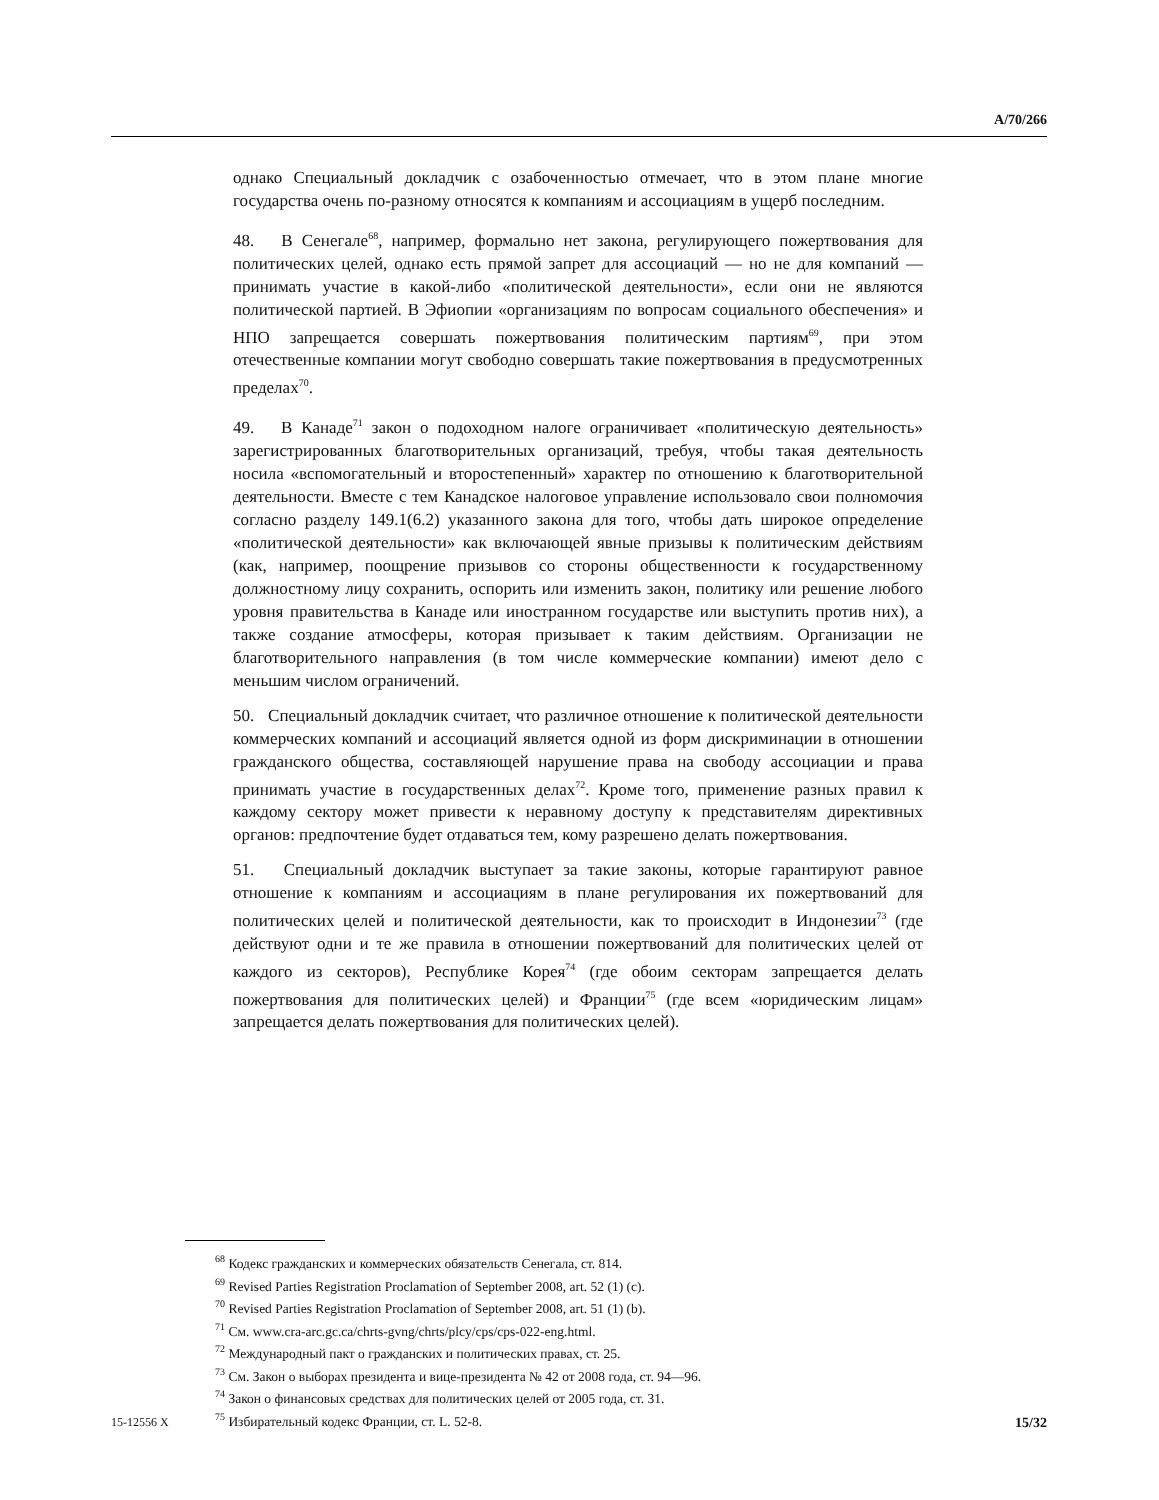A/70/266
однако Специальный докладчик с озабоченностью отмечает, что в этом плане многие государства очень по-разному относятся к компаниям и ассоциациям в ущерб последним.
48. В Сенегале<sup>68</sup>, например, формально нет закона, регулирующего пожертвования для политических целей, однако есть прямой запрет для ассоциаций — но не для компаний — принимать участие в какой-либо «политической деятельности», если они не являются политической партией. В Эфиопии «организациям по вопросам социального обеспечения» и НПО запрещается совершать пожертвования политическим партиям<sup>69</sup>, при этом отечественные компании могут свободно совершать такие пожертвования в предусмотренных пределах<sup>70</sup>.
49. В Канаде<sup>71</sup> закон о подоходном налоге ограничивает «политическую деятельность» зарегистрированных благотворительных организаций, требуя, чтобы такая деятельность носила «вспомогательный и второстепенный» характер по отношению к благотворительной деятельности. Вместе с тем Канадское налоговое управление использовало свои полномочия согласно разделу 149.1(6.2) указанного закона для того, чтобы дать широкое определение «политической деятельности» как включающей явные призывы к политическим действиям (как, например, поощрение призывов со стороны общественности к государственному должностному лицу сохранить, оспорить или изменить закон, политику или решение любого уровня правительства в Канаде или иностранном государстве или выступить против них), а также создание атмосферы, которая призывает к таким действиям. Организации не благотворительного направления (в том числе коммерческие компании) имеют дело с меньшим числом ограничений.
50. Специальный докладчик считает, что различное отношение к политической деятельности коммерческих компаний и ассоциаций является одной из форм дискриминации в отношении гражданского общества, составляющей нарушение права на свободу ассоциации и права принимать участие в государственных делах<sup>72</sup>. Кроме того, применение разных правил к каждому сектору может привести к неравному доступу к представителям директивных органов: предпочтение будет отдаваться тем, кому разрешено делать пожертвования.
51. Специальный докладчик выступает за такие законы, которые гарантируют равное отношение к компаниям и ассоциациям в плане регулирования их пожертвований для политических целей и политической деятельности, как то происходит в Индонезии<sup>73</sup> (где действуют одни и те же правила в отношении пожертвований для политических целей от каждого из секторов), Республике Корея<sup>74</sup> (где обоим секторам запрещается делать пожертвования для политических целей) и Франции<sup>75</sup> (где всем «юридическим лицам» запрещается делать пожертвования для политических целей).
<sup>68</sup> Кодекс гражданских и коммерческих обязательств Сенегала, ст. 814.
<sup>69</sup> Revised Parties Registration Proclamation of September 2008, art. 52 (1) (c).
<sup>70</sup> Revised Parties Registration Proclamation of September 2008, art. 51 (1) (b).
<sup>71</sup> См. www.cra-arc.gc.ca/chrts-gvng/chrts/plcy/cps/cps-022-eng.html.
<sup>72</sup> Международный пакт о гражданских и политических правах, ст. 25.
<sup>73</sup> См. Закон о выборах президента и вице-президента № 42 от 2008 года, ст. 94—96.
<sup>74</sup> Закон о финансовых средствах для политических целей от 2005 года, ст. 31.
<sup>75</sup> Избирательный кодекс Франции, ст. L. 52-8.
15-12556 X 15/32